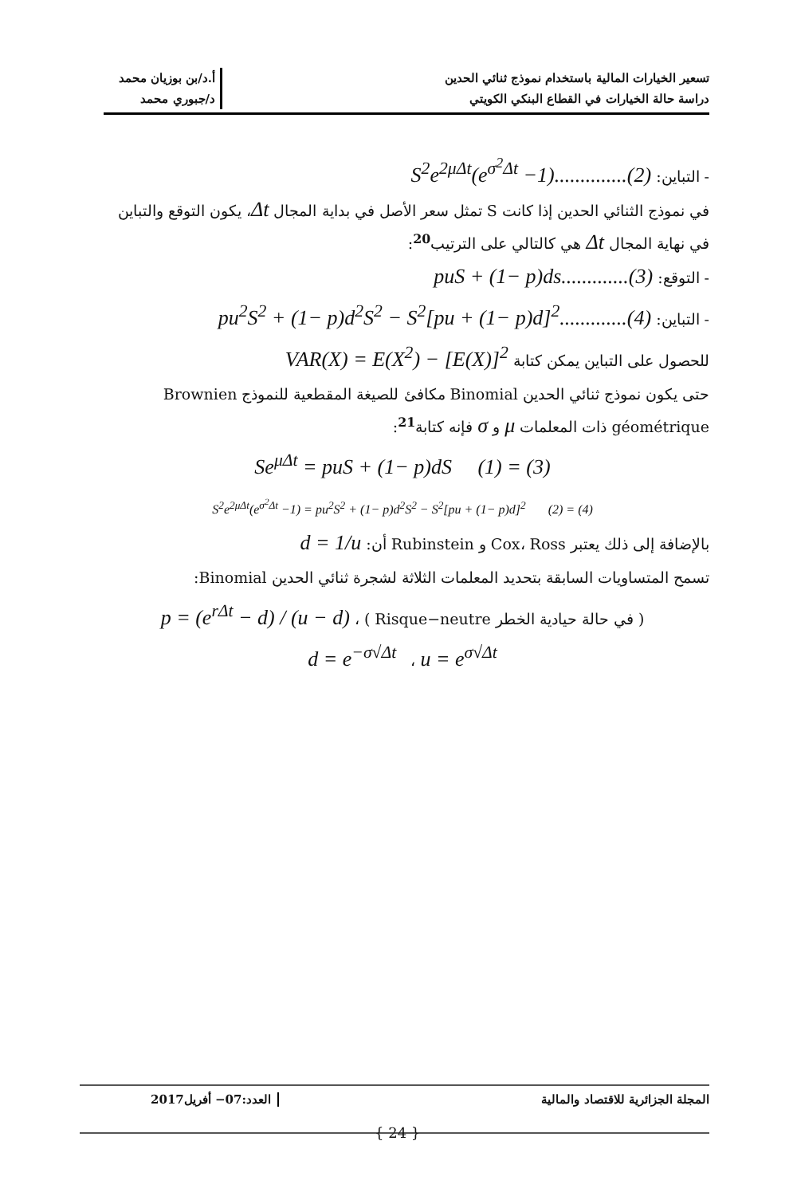تسعير الخيارات المالية باستخدام نموذج ثنائي الحدين
دراسة حالة الخيارات في القطاع البنكي الكويتي
أ.د/بن بوزيان محمد
د/جبوري محمد
- التباين: S<sup>2</sup>e<sup>2μΔt</sup>(e<sup>σ<sup>2</sup>Δt</sup> −1)..............(2)
في نموذج الثنائي الحدين إذا كانت S تمثل سعر الأصل في بداية المجال Δt، يكون التوقع والتباين في نهاية المجال Δt هي كالتالي على الترتيب<sup>20</sup>:
- التوقع: puS + (1− p)ds.............(3)
- التباين: pu<sup>2</sup>S<sup>2</sup> + (1− p)d<sup>2</sup>S<sup>2</sup> − S<sup>2</sup>[pu + (1− p)d]<sup>2</sup>.............(4)
للحصول على التباين يمكن كتابة VAR(X) = E(X<sup>2</sup>) − [E(X)]<sup>2</sup>
حتى يكون نموذج ثنائي الحدين Binomial مكافئ للصيغة المقطعية للنموذج Brownien géométrique ذات المعلمات μ و σ فإنه كتابة<sup>21</sup>:
Se<sup>μΔt</sup> = puS + (1− p)dS (1) = (3)
S<sup>2</sup>e<sup>2μΔt</sup>(e<sup>σ<sup>2</sup>Δt</sup> −1) = pu<sup>2</sup>S<sup>2</sup> + (1− p)d<sup>2</sup>S<sup>2</sup> − S<sup>2</sup>[pu + (1− p)d]<sup>2</sup> (2) = (4)
بالإضافة إلى ذلك يعتبر Cox، Ross و Rubinstein أن: d = 1/u
تسمح المتساويات السابقة بتحديد المعلمات الثلاثة لشجرة ثنائي الحدين Binomial:
( في حالة حيادية الخطر Risque−neutre ) ، p = (e<sup>rΔt</sup> − d) / (u − d)
d = e<sup>−σ√Δt</sup> ، u = e<sup>σ√Δt</sup>
المجلة الجزائرية للاقتصاد والمالية
العدد:07− أفريل2017
{ 24 }